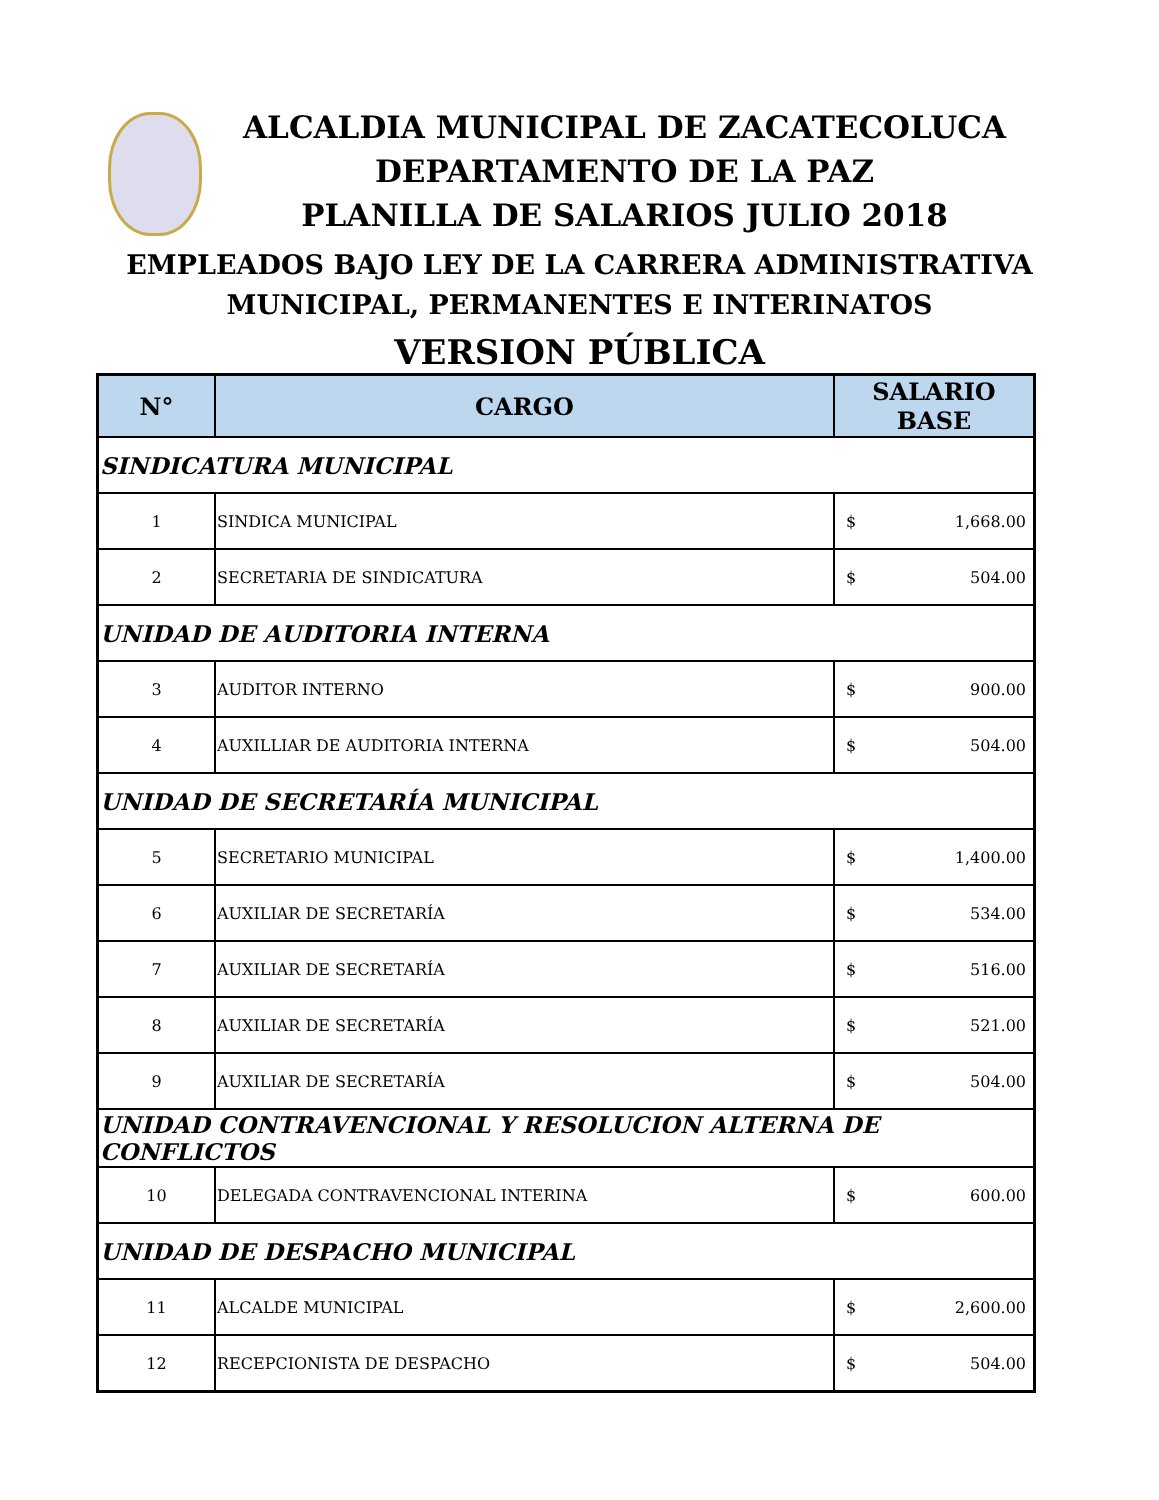ALCALDIA MUNICIPAL DE ZACATECOLUCA
DEPARTAMENTO DE LA PAZ
PLANILLA DE SALARIOS JULIO 2018
EMPLEADOS BAJO LEY DE LA CARRERA ADMINISTRATIVA
MUNICIPAL, PERMANENTES E INTERINATOS
VERSION PÚBLICA
| N° | CARGO | SALARIO BASE |
| --- | --- | --- |
| SINDICATURA MUNICIPAL | | |
| 1 | SINDICA MUNICIPAL | $ 1,668.00 |
| 2 | SECRETARIA DE SINDICATURA | $ 504.00 |
| UNIDAD DE AUDITORIA INTERNA | | |
| 3 | AUDITOR INTERNO | $ 900.00 |
| 4 | AUXILLIAR DE AUDITORIA INTERNA | $ 504.00 |
| UNIDAD DE SECRETARÍA MUNICIPAL | | |
| 5 | SECRETARIO MUNICIPAL | $ 1,400.00 |
| 6 | AUXILIAR DE SECRETARÍA | $ 534.00 |
| 7 | AUXILIAR DE SECRETARÍA | $ 516.00 |
| 8 | AUXILIAR DE SECRETARÍA | $ 521.00 |
| 9 | AUXILIAR DE SECRETARÍA | $ 504.00 |
| UNIDAD CONTRAVENCIONAL Y RESOLUCION ALTERNA DE CONFLICTOS | | |
| 10 | DELEGADA CONTRAVENCIONAL INTERINA | $ 600.00 |
| UNIDAD DE DESPACHO MUNICIPAL | | |
| 11 | ALCALDE MUNICIPAL | $ 2,600.00 |
| 12 | RECEPCIONISTA DE DESPACHO | $ 504.00 |